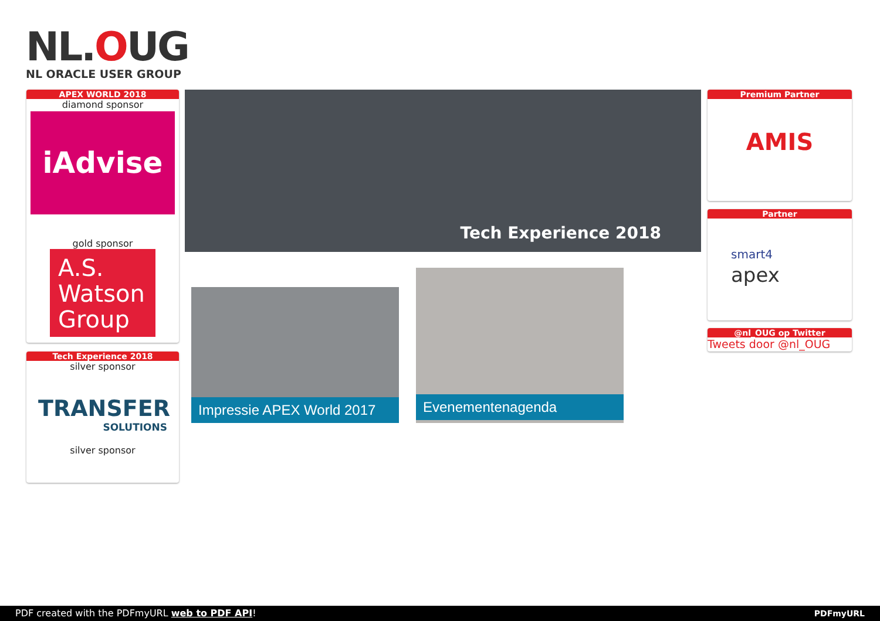NL.OUG
NL ORACLE USER GROUP
APEX WORLD 2018
diamond sponsor
iAdvise
gold sponsor
A.S. Watson Group
Tech Experience 2018
silver sponsor
TRANSFER
SOLUTIONS
silver sponsor
Tech Experience 2018
Impressie APEX World 2017
Evenementenagenda
Premium Partner
AMIS
Partner
smart4
apex
@nl_OUG op Twitter
Tweets door @nl_OUG
PDF created with the PDFmyURL web to PDF API! PDFmyURL